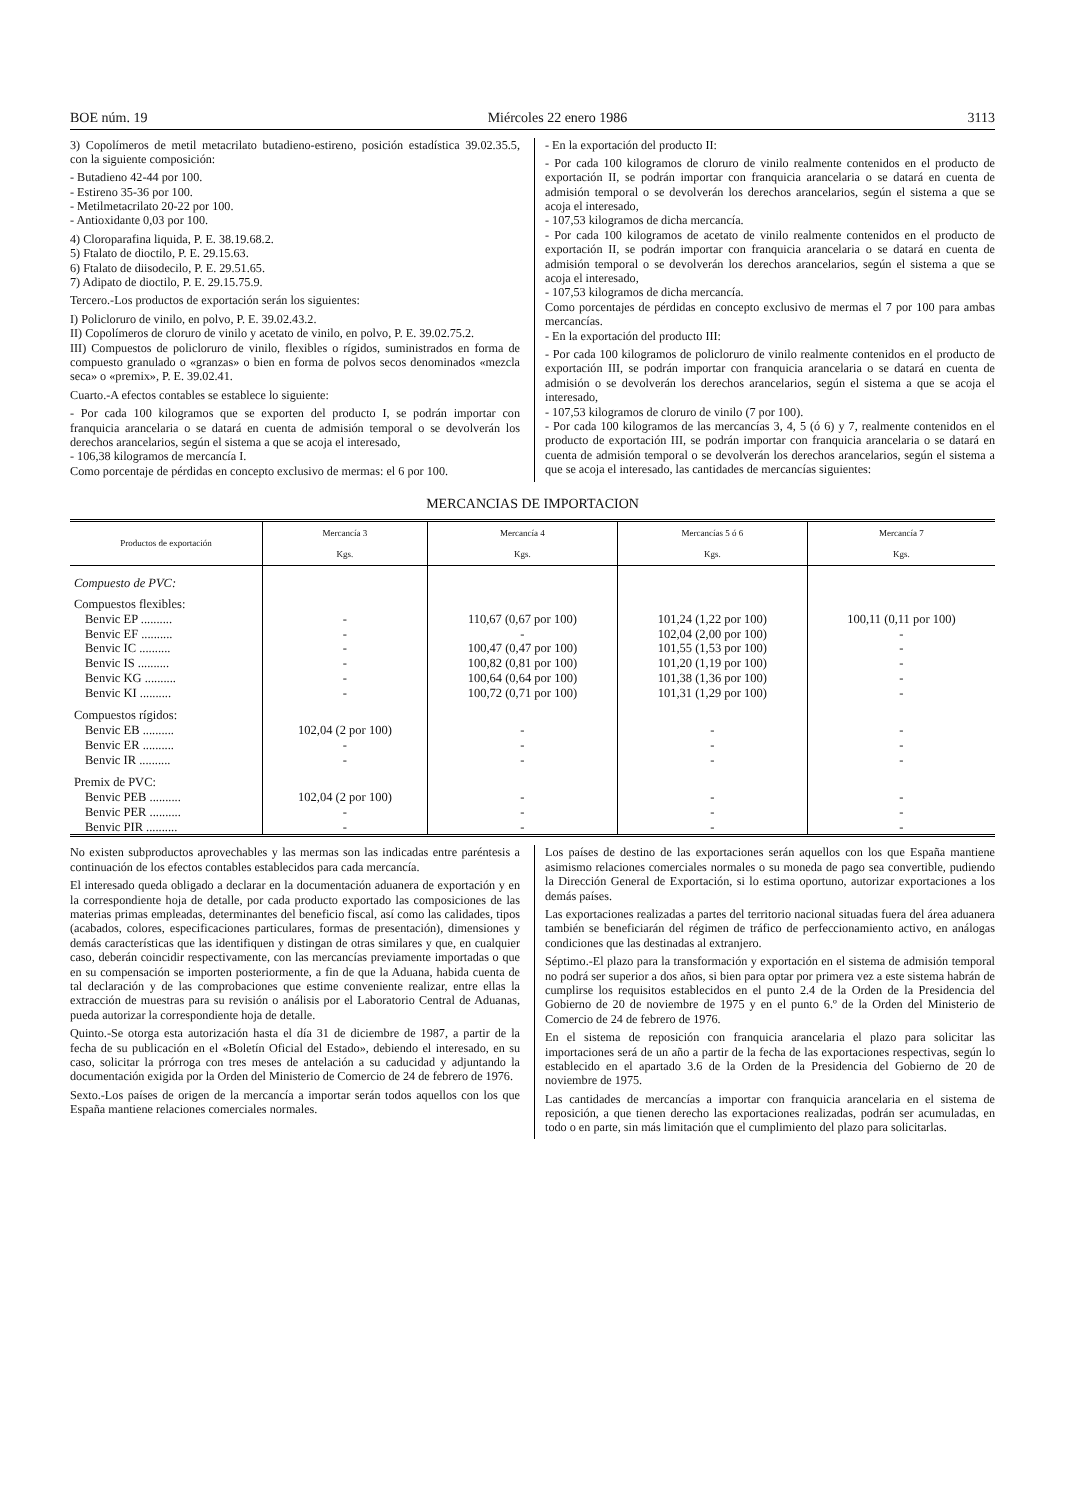BOE núm. 19 Miércoles 22 enero 1986 3113
3) Copolímeros de metil metacrilato butadieno-estireno, posición estadística 39.02.35.5, con la siguiente composición:
- Butadieno 42-44 por 100.
- Estireno 35-36 por 100.
- Metilmetacrilato 20-22 por 100.
- Antioxidante 0,03 por 100.
4) Cloroparafina liquida, P. E. 38.19.68.2.
5) Ftalato de dioctilo, P. E. 29.15.63.
6) Ftalato de diisodecilo, P. E. 29.51.65.
7) Adipato de dioctilo, P. E. 29.15.75.9.
Tercero.-Los productos de exportación serán los siguientes:
I) Policloruro de vinilo, en polvo, P. E. 39.02.43.2.
II) Copolímeros de cloruro de vinilo y acetato de vinilo, en polvo, P. E. 39.02.75.2.
III) Compuestos de policloruro de vinilo, flexibles o rígidos, suministrados en forma de compuesto granulado o «granzas» o bien en forma de polvos secos denominados «mezcla seca» o «premix», P. E. 39.02.41.
Cuarto.-A efectos contables se establece lo siguiente:
- Por cada 100 kilogramos que se exporten del producto I, se podrán importar con franquicia arancelaria o se datará en cuenta de admisión temporal o se devolverán los derechos arancelarios, según el sistema a que se acoja el interesado,
- 106,38 kilogramos de mercancía I.
Como porcentaje de pérdidas en concepto exclusivo de mermas: el 6 por 100.
- En la exportación del producto II:
- Por cada 100 kilogramos de cloruro de vinilo realmente contenidos en el producto de exportación II, se podrán importar con franquicia arancelaria o se datará en cuenta de admisión temporal o se devolverán los derechos arancelarios, según el sistema a que se acoja el interesado,
- 107,53 kilogramos de dicha mercancía.
- Por cada 100 kilogramos de acetato de vinilo realmente contenidos en el producto de exportación II, se podrán importar con franquicia arancelaria o se datará en cuenta de admisión temporal o se devolverán los derechos arancelarios, según el sistema a que se acoja el interesado,
- 107,53 kilogramos de dicha mercancía.
Como porcentajes de pérdidas en concepto exclusivo de mermas el 7 por 100 para ambas mercancías.
- En la exportación del producto III:
- Por cada 100 kilogramos de policloruro de vinilo realmente contenidos en el producto de exportación III, se podrán importar con franquicia arancelaria o se datará en cuenta de admisión o se devolverán los derechos arancelarios, según el sistema a que se acoja el interesado,
- 107,53 kilogramos de cloruro de vinilo (7 por 100).
- Por cada 100 kilogramos de las mercancías 3, 4, 5 (ó 6) y 7, realmente contenidos en el producto de exportación III, se podrán importar con franquicia arancelaria o se datará en cuenta de admisión temporal o se devolverán los derechos arancelarios, según el sistema a que se acoja el interesado, las cantidades de mercancías siguientes:
MERCANCIAS DE IMPORTACION
| Productos de exportación | Mercancía 3 Kgs. | Mercancía 4 Kgs. | Mercancías 5 ó 6 Kgs. | Mercancía 7 Kgs. |
| --- | --- | --- | --- | --- |
| Compuesto de PVC: | | | | |
| Compuestos flexibles: | | | | |
| Benvic EP .......... | - | 110,67 (0,67 por 100) | 101,24 (1,22 por 100) | 100,11 (0,11 por 100) |
| Benvic EF .......... | - | - | 102,04 (2,00 por 100) | - |
| Benvic IC .......... | - | 100,47 (0,47 por 100) | 101,55 (1,53 por 100) | - |
| Benvic IS .......... | - | 100,82 (0,81 por 100) | 101,20 (1,19 por 100) | - |
| Benvic KG .......... | - | 100,64 (0,64 por 100) | 101,38 (1,36 por 100) | - |
| Benvic KI .......... | - | 100,72 (0,71 por 100) | 101,31 (1,29 por 100) | - |
| Compuestos rígidos: | | | | |
| Benvic EB .......... | 102,04 (2 por 100) | - | - | - |
| Benvic ER .......... | - | - | - | - |
| Benvic IR .......... | - | - | - | - |
| Premix de PVC: | | | | |
| Benvic PEB .......... | 102,04 (2 por 100) | - | - | - |
| Benvic PER .......... | - | - | - | - |
| Benvic PIR .......... | - | - | - | - |
No existen subproductos aprovechables y las mermas son las indicadas entre paréntesis a continuación de los efectos contables establecidos para cada mercancía.
El interesado queda obligado a declarar en la documentación aduanera de exportación y en la correspondiente hoja de detalle, por cada producto exportado las composiciones de las materias primas empleadas, determinantes del beneficio fiscal, así como las calidades, tipos (acabados, colores, especificaciones particulares, formas de presentación), dimensiones y demás características que las identifiquen y distingan de otras similares y que, en cualquier caso, deberán coincidir respectivamente, con las mercancías previamente importadas o que en su compensación se importen posteriormente, a fin de que la Aduana, habida cuenta de tal declaración y de las comprobaciones que estime conveniente realizar, entre ellas la extracción de muestras para su revisión o análisis por el Laboratorio Central de Aduanas, pueda autorizar la correspondiente hoja de detalle.
Quinto.-Se otorga esta autorización hasta el día 31 de diciembre de 1987, a partir de la fecha de su publicación en el «Boletín Oficial del Estado», debiendo el interesado, en su caso, solicitar la prórroga con tres meses de antelación a su caducidad y adjuntando la documentación exigida por la Orden del Ministerio de Comercio de 24 de febrero de 1976.
Sexto.-Los países de origen de la mercancía a importar serán todos aquellos con los que España mantiene relaciones comerciales normales.
Los países de destino de las exportaciones serán aquellos con los que España mantiene asimismo relaciones comerciales normales o su moneda de pago sea convertible, pudiendo la Dirección General de Exportación, si lo estima oportuno, autorizar exportaciones a los demás países.
Las exportaciones realizadas a partes del territorio nacional situadas fuera del área aduanera también se beneficiarán del régimen de tráfico de perfeccionamiento activo, en análogas condiciones que las destinadas al extranjero.
Séptimo.-El plazo para la transformación y exportación en el sistema de admisión temporal no podrá ser superior a dos años, si bien para optar por primera vez a este sistema habrán de cumplirse los requisitos establecidos en el punto 2.4 de la Orden de la Presidencia del Gobierno de 20 de noviembre de 1975 y en el punto 6.º de la Orden del Ministerio de Comercio de 24 de febrero de 1976.
En el sistema de reposición con franquicia arancelaria el plazo para solicitar las importaciones será de un año a partir de la fecha de las exportaciones respectivas, según lo establecido en el apartado 3.6 de la Orden de la Presidencia del Gobierno de 20 de noviembre de 1975.
Las cantidades de mercancías a importar con franquicia arancelaria en el sistema de reposición, a que tienen derecho las exportaciones realizadas, podrán ser acumuladas, en todo o en parte, sin más limitación que el cumplimiento del plazo para solicitarlas.